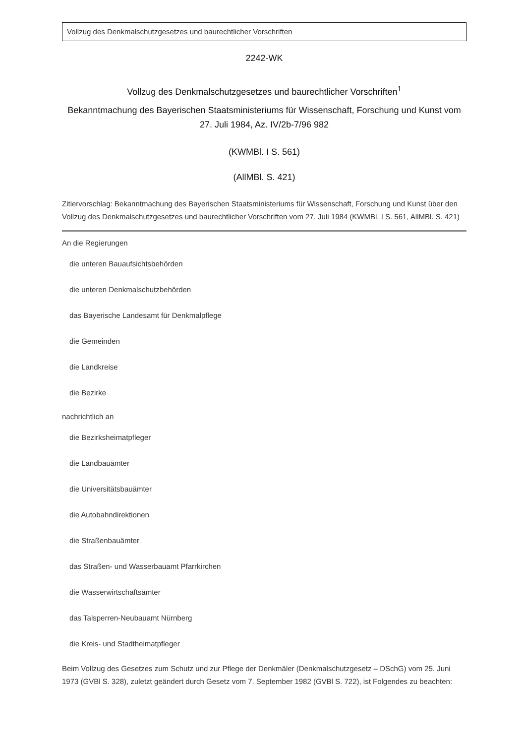Vollzug des Denkmalschutzgesetzes und baurechtlicher Vorschriften
2242-WK
Vollzug des Denkmalschutzgesetzes und baurechtlicher Vorschriften<sup>1</sup>
Bekanntmachung des Bayerischen Staatsministeriums für Wissenschaft, Forschung und Kunst vom 27. Juli 1984, Az. IV/2b-7/96 982
(KWMBl. I S. 561)
(AllMBl. S. 421)
Zitiervorschlag: Bekanntmachung des Bayerischen Staatsministeriums für Wissenschaft, Forschung und Kunst über den Vollzug des Denkmalschutzgesetzes und baurechtlicher Vorschriften vom 27. Juli 1984 (KWMBl. I S. 561, AllMBl. S. 421)
An die Regierungen
die unteren Bauaufsichtsbehörden
die unteren Denkmalschutzbehörden
das Bayerische Landesamt für Denkmalpflege
die Gemeinden
die Landkreise
die Bezirke
nachrichtlich an
die Bezirksheimatpfleger
die Landbauämter
die Universitätsbauämter
die Autobahndirektionen
die Straßenbauämter
das Straßen- und Wasserbauamt Pfarrkirchen
die Wasserwirtschaftsämter
das Talsperren-Neubauamt Nürnberg
die Kreis- und Stadtheimatpfleger
Beim Vollzug des Gesetzes zum Schutz und zur Pflege der Denkmäler (Denkmalschutzgesetz – DSchG) vom 25. Juni 1973 (GVBl S. 328), zuletzt geändert durch Gesetz vom 7. September 1982 (GVBl S. 722), ist Folgendes zu beachten: